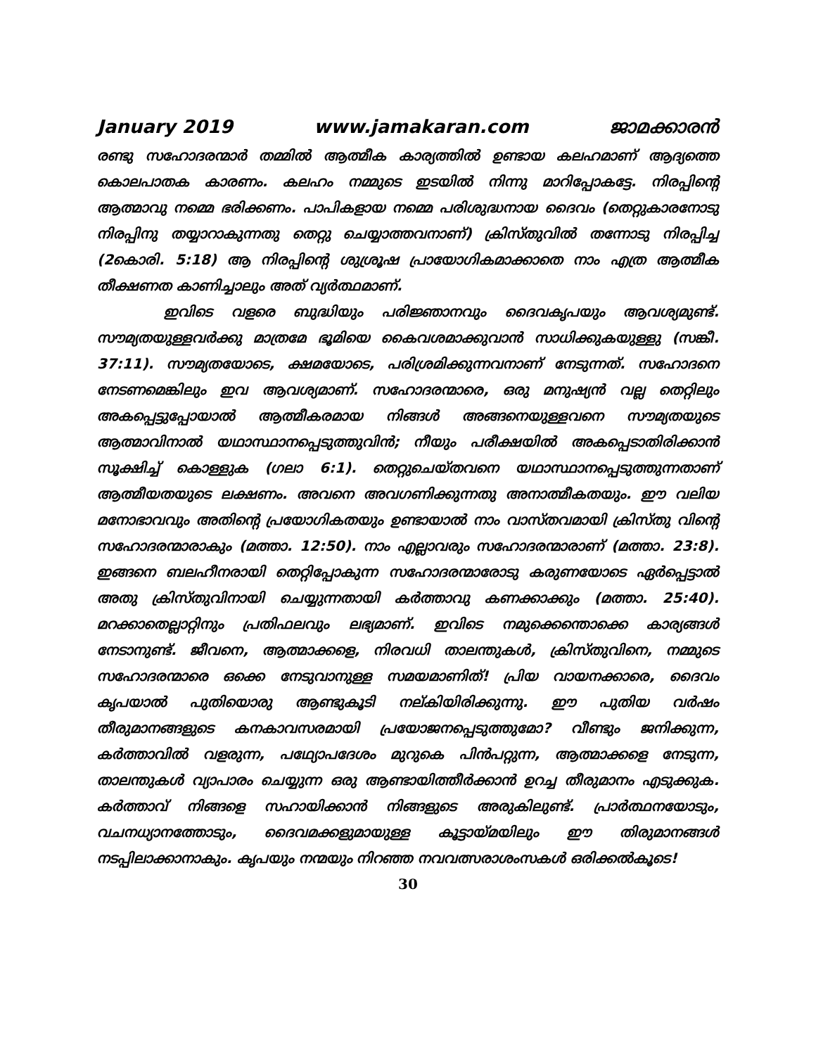January 2019 www.jamakaran.com ജാമക്കാരൻ
രണ്ടു സഹോദരന്മാർ തമ്മിൽ ആത്മീക കാര്യത്തിൽ ഉണ്ടായ കലഹമാണ് ആദ്യത്തെ കൊലപാതക കാരണം. കലഹം നമ്മുടെ ഇടയിൽ നിന്നു മാറിപ്പോകട്ടേ. നിരപ്പിന്റെ ആത്മാവു നമ്മെ ഭരിക്കണം. പാപികളായ നമ്മെ പരിശുദ്ധനായ ദൈവം (തെറ്റുകാരനോടു നിരപ്പിനു തയ്യാറാകുന്നതു തെറ്റു ചെയ്യാത്തവനാണ്) ക്രിസ്തുവിൽ തന്നോടു നിരപ്പിച്ച (2കൊരി. 5:18) ആ നിരപ്പിന്റെ ശുശ്രൂഷ പ്രായോഗികമാക്കാതെ നാം എത്ര ആത്മീക തീക്ഷണത കാണിച്ചാലും അത് വ്യർത്ഥമാണ്.
ഇവിടെ വളരെ ബുദ്ധിയും പരിജ്ഞാനവും ദൈവകൃപയും ആവശ്യമുണ്ട്. സൗമ്യതയുള്ളവർക്കു മാത്രമേ ഭൂമിയെ കൈവശമാക്കുവാൻ സാധിക്കുകയുള്ളു (സങ്കീ. 37:11). സൗമ്യതയോടെ, ക്ഷമയോടെ, പരിശ്രമിക്കുന്നവനാണ് നേടുന്നത്. സഹോദനെ നേടണമെങ്കിലും ഇവ ആവശ്യമാണ്. സഹോദരന്മാരെ, ഒരു മനുഷ്യൻ വല്ല തെറ്റിലും അകപ്പെട്ടുപ്പോയാൽ ആത്മീകരമായ നിങ്ങൾ അങ്ങനെയുള്ളവനെ സൗമ്യതയുടെ ആത്മാവിനാൽ യഥാസ്ഥാനപ്പെടുത്തുവിൻ; നീയും പരീക്ഷയിൽ അകപ്പെടാതിരിക്കാൻ സൂക്ഷിച്ച് കൊള്ളുക (ഗലാ 6:1). തെറ്റുചെയ്തവനെ യഥാസ്ഥാനപ്പെടുത്തുന്നതാണ് ആത്മീയതയുടെ ലക്ഷണം. അവനെ അവഗണിക്കുന്നതു അനാത്മീകതയും. ഈ വലിയ മനോഭാവവും അതിന്റെ പ്രയോഗികതയും ഉണ്ടായാൽ നാം വാസ്തവമായി ക്രിസ്തു വിന്റെ സഹോദരന്മാരാകും (മത്താ. 12:50). നാം എല്ലാവരും സഹോദരന്മാരാണ് (മത്താ. 23:8). ഇങ്ങനെ ബലഹീനരായി തെറ്റിപ്പോകുന്ന സഹോദരന്മാരോടു കരുണയോടെ ഏർപ്പെട്ടാൽ അതു ക്രിസ്തുവിനായി ചെയ്യുന്നതായി കർത്താവു കണക്കാക്കും (മത്താ. 25:40). മറക്കാതെല്ലാറ്റിനും പ്രതിഫലവും ലഭ്യമാണ്. ഇവിടെ നമുക്കെന്തൊക്കെ കാര്യങ്ങൾ നേടാനുണ്ട്. ജീവനെ, ആത്മാക്കളെ, നിരവധി താലന്തുകൾ, ക്രിസ്തുവിനെ, നമ്മുടെ സഹോദരന്മാരെ ഒക്കെ നേടുവാനുള്ള സമയമാണിത്! പ്രിയ വായനക്കാരെ, ദൈവം കൃപയാൽ പുതിയൊരു ആണ്ടുകൂടി നല്കിയിരിക്കുന്നു. ഈ പുതിയ വർഷം തീരുമാനങ്ങളുടെ കനകാവസരമായി പ്രയോജനപ്പെടുത്തുമോ? വീണ്ടും ജനിക്കുന്ന, കർത്താവിൽ വളരുന്ന, പഥ്യോപദേശം മുറുകെ പിൻപറ്റുന്ന, ആത്മാക്കളെ നേടുന്ന, താലന്തുകൾ വ്യാപാരം ചെയ്യുന്ന ഒരു ആണ്ടായിത്തീർക്കാൻ ഉറച്ച തീരുമാനം എടുക്കുക. കർത്താവ് നിങ്ങളെ സഹായിക്കാൻ നിങ്ങളുടെ അരുകിലുണ്ട്. പ്രാർത്ഥനയോടും, വചനധ്യാനത്തോടും, ദൈവമക്കളുമായുള്ള കൂട്ടായ്മയിലും ഈ തിരുമാനങ്ങൾ നടപ്പിലാക്കാനാകും. കൃപയും നന്മയും നിറഞ്ഞ നവവത്സരാശംസകൾ ഒരിക്കൽകൂടെ!
30